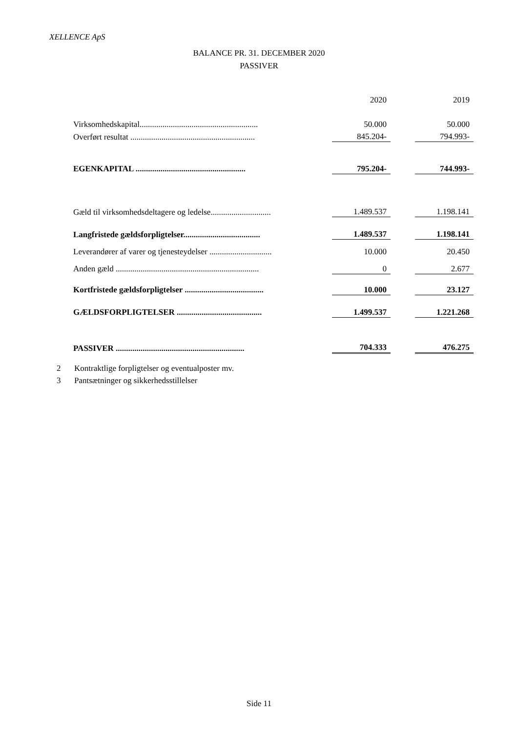XELLENCE ApS
BALANCE PR. 31. DECEMBER 2020
PASSIVER
| | | 2020 | | 2019 |
| Virksomhedskapital......................................................... | | 50.000 | | 50.000 |
| Overført resultat ............................................................ | | 845.204- | | 794.993- |
| EGENKAPITAL ..................................................... | | 795.204- | | 744.993- |
| Gæld til virksomhedsdeltagere og ledelse............................. | | 1.489.537 | | 1.198.141 |
| Langfristede gældsforpligtelser..................................... | | 1.489.537 | | 1.198.141 |
| Leverandører af varer og tjenesteydelser .............................. | | 10.000 | | 20.450 |
| Anden gæld ..................................................................... | | 0 | | 2.677 |
| Kortfristede gældsforpligtelser ...................................... | | 10.000 | | 23.127 |
| GÆLDSFORPLIGTELSER ......................................... | | 1.499.537 | | 1.221.268 |
| PASSIVER .............................................................. | | 704.333 | | 476.275 |
2 Kontraktlige forpligtelser og eventualposter mv.
3 Pantsætninger og sikkerhedsstillelser
Side 11